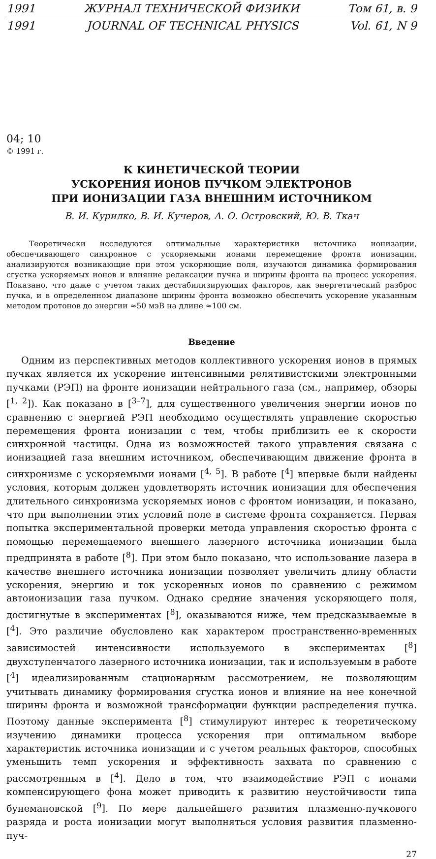1991 ЖУРНАЛ ТЕХНИЧЕСКОЙ ФИЗИКИ Том 61, в. 9
1991 JOURNAL OF TECHNICAL PHYSICS Vol. 61, N 9
04; 10
© 1991 г.
К КИНЕТИЧЕСКОЙ ТЕОРИИ
УСКОРЕНИЯ ИОНОВ ПУЧКОМ ЭЛЕКТРОНОВ
ПРИ ИОНИЗАЦИИ ГАЗА ВНЕШНИМ ИСТОЧНИКОМ
В. И. Курилко, В. И. Кучеров, А. О. Островский, Ю. В. Ткач
Теоретически исследуются оптимальные характеристики источника ионизации, обеспечивающего синхронное с ускоряемыми ионами перемещение фронта ионизации, анализируются возникающие при этом ускоряющие поля, изучаются динамика формирования сгустка ускоряемых ионов и влияние релаксации пучка и ширины фронта на процесс ускорения. Показано, что даже с учетом таких дестабилизирующих факторов, как энергетический разброс пучка, и в определенном диапазоне ширины фронта возможно обеспечить ускорение указанным методом протонов до энергии ≈50 мэВ на длине ≈100 см.
Введение
Одним из перспективных методов коллективного ускорения ионов в прямых пучках является их ускорение интенсивными релятивистскими электронными пучками (РЭП) на фронте ионизации нейтрального газа (см., например, обзоры [<sup>1, 2</sup>]). Как показано в [<sup>3–7</sup>], для существенного увеличения энергии ионов по сравнению с энергией РЭП необходимо осуществлять управление скоростью перемещения фронта ионизации с тем, чтобы приблизить ее к скорости синхронной частицы. Одна из возможностей такого управления связана с ионизацией газа внешним источником, обеспечивающим движение фронта в синхронизме с ускоряемыми ионами [<sup>4, 5</sup>]. В работе [<sup>4</sup>] впервые были найдены условия, которым должен удовлетворять источник ионизации для обеспечения длительного синхронизма ускоряемых ионов с фронтом ионизации, и показано, что при выполнении этих условий поле в системе фронта сохраняется. Первая попытка экспериментальной проверки метода управления скоростью фронта с помощью перемещаемого внешнего лазерного источника ионизации была предпринята в работе [<sup>8</sup>]. При этом было показано, что использование лазера в качестве внешнего источника ионизации позволяет увеличить длину области ускорения, энергию и ток ускоренных ионов по сравнению с режимом автоионизации газа пучком. Однако средние значения ускоряющего поля, достигнутые в экспериментах [<sup>8</sup>], оказываются ниже, чем предсказываемые в [<sup>4</sup>]. Это различие обусловлено как характером пространственно-временных зависимостей интенсивности используемого в экспериментах [<sup>8</sup>] двухступенчатого лазерного источника ионизации, так и используемым в работе [<sup>4</sup>] идеализированным стационарным рассмотрением, не позволяющим учитывать динамику формирования сгустка ионов и влияние на нее конечной ширины фронта и возможной трансформации функции распределения пучка. Поэтому данные эксперимента [<sup>8</sup>] стимулируют интерес к теоретическому изучению динамики процесса ускорения при оптимальном выборе характеристик источника ионизации и с учетом реальных факторов, способных уменьшить темп ускорения и эффективность захвата по сравнению с рассмотренным в [<sup>4</sup>]. Дело в том, что взаимодействие РЭП с ионами компенсирующего фона может приводить к развитию неустойчивости типа бунемановской [<sup>9</sup>]. По мере дальнейшего развития плазменно-пучкового разряда и роста ионизации могут выполняться условия развития плазменно-пуч-
27